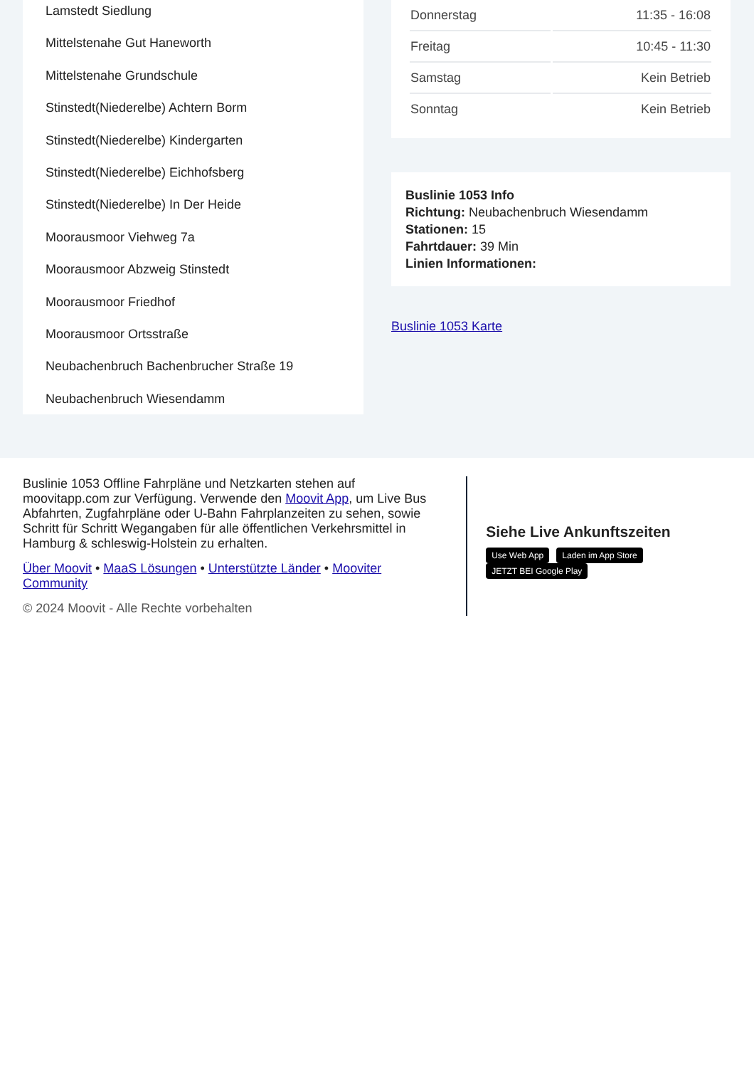Lamstedt Siedlung
Mittelstenahe Gut Haneworth
Mittelstenahe Grundschule
Stinstedt(Niederelbe) Achtern Borm
Stinstedt(Niederelbe) Kindergarten
Stinstedt(Niederelbe) Eichhofsberg
Stinstedt(Niederelbe) In Der Heide
Moorausmoor Viehweg 7a
Moorausmoor Abzweig Stinstedt
Moorausmoor Friedhof
Moorausmoor Ortsstraße
Neubachenbruch Bachenbrucher Straße 19
Neubachenbruch Wiesendamm
| Donnerstag | 11:35 - 16:08 |
| Freitag | 10:45 - 11:30 |
| Samstag | Kein Betrieb |
| Sonntag | Kein Betrieb |
Buslinie 1053 Info
Richtung: Neubachenbruch Wiesendamm
Stationen: 15
Fahrtdauer: 39 Min
Linien Informationen:
Buslinie 1053 Karte
Buslinie 1053 Offline Fahrpläne und Netzkarten stehen auf moovitapp.com zur Verfügung. Verwende den Moovit App, um Live Bus Abfahrten, Zugfahrpläne oder U-Bahn Fahrplanzeiten zu sehen, sowie Schritt für Schritt Wegangaben für alle öffentlichen Verkehrsmittel in Hamburg & schleswig-Holstein zu erhalten.
Über Moovit • MaaS Lösungen • Unterstützte Länder • Mooviter Community
© 2024 Moovit - Alle Rechte vorbehalten
Siehe Live Ankunftszeiten
Use Web App Laden im App Store JETZT BEI Google Play